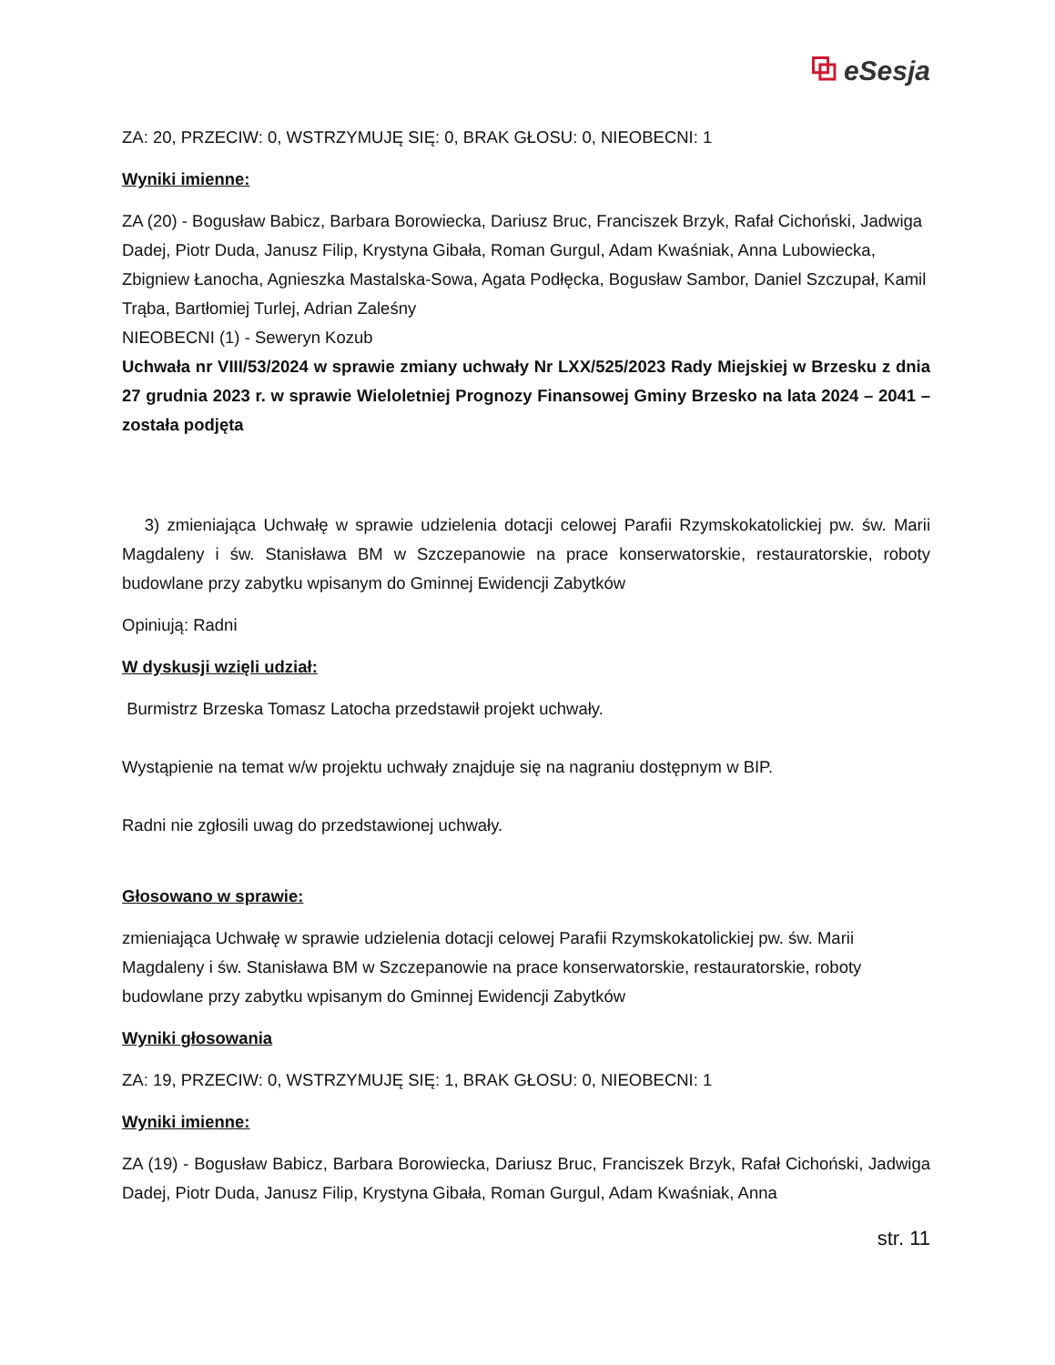⧉ eSesja
ZA: 20, PRZECIW: 0, WSTRZYMUJĘ SIĘ: 0, BRAK GŁOSU: 0, NIEOBECNI: 1
Wyniki imienne:
ZA (20) - Bogusław Babicz, Barbara Borowiecka, Dariusz Bruc, Franciszek Brzyk, Rafał Cichoński, Jadwiga Dadej, Piotr Duda, Janusz Filip, Krystyna Gibała, Roman Gurgul, Adam Kwaśniak, Anna Lubowiecka, Zbigniew Łanocha, Agnieszka Mastalska-Sowa, Agata Podłęcka, Bogusław Sambor, Daniel Szczupał, Kamil Trąba, Bartłomiej Turlej, Adrian Zaleśny
NIEOBECNI (1) - Seweryn Kozub
Uchwała nr VIII/53/2024 w sprawie zmiany uchwały Nr LXX/525/2023 Rady Miejskiej w Brzesku z dnia 27 grudnia 2023 r. w sprawie Wieloletniej Prognozy Finansowej Gminy Brzesko na lata 2024 – 2041 – została podjęta
3) zmieniająca Uchwałę w sprawie udzielenia dotacji celowej Parafii Rzymskokatolickiej pw. św. Marii Magdaleny i św. Stanisława BM w Szczepanowie na prace konserwatorskie, restauratorskie, roboty budowlane przy zabytku wpisanym do Gminnej Ewidencji Zabytków
Opiniują: Radni
W dyskusji wzięli udział:
Burmistrz Brzeska Tomasz Latocha przedstawił projekt uchwały.
Wystąpienie na temat w/w projektu uchwały znajduje się na nagraniu dostępnym w BIP.
Radni nie zgłosili uwag do przedstawionej uchwały.
Głosowano w sprawie:
zmieniająca Uchwałę w sprawie udzielenia dotacji celowej Parafii Rzymskokatolickiej pw. św. Marii Magdaleny i św. Stanisława BM w Szczepanowie na prace konserwatorskie, restauratorskie, roboty budowlane przy zabytku wpisanym do Gminnej Ewidencji Zabytków
Wyniki głosowania
ZA: 19, PRZECIW: 0, WSTRZYMUJĘ SIĘ: 1, BRAK GŁOSU: 0, NIEOBECNI: 1
Wyniki imienne:
ZA (19) - Bogusław Babicz, Barbara Borowiecka, Dariusz Bruc, Franciszek Brzyk, Rafał Cichoński, Jadwiga Dadej, Piotr Duda, Janusz Filip, Krystyna Gibała, Roman Gurgul, Adam Kwaśniak, Anna
str. 11